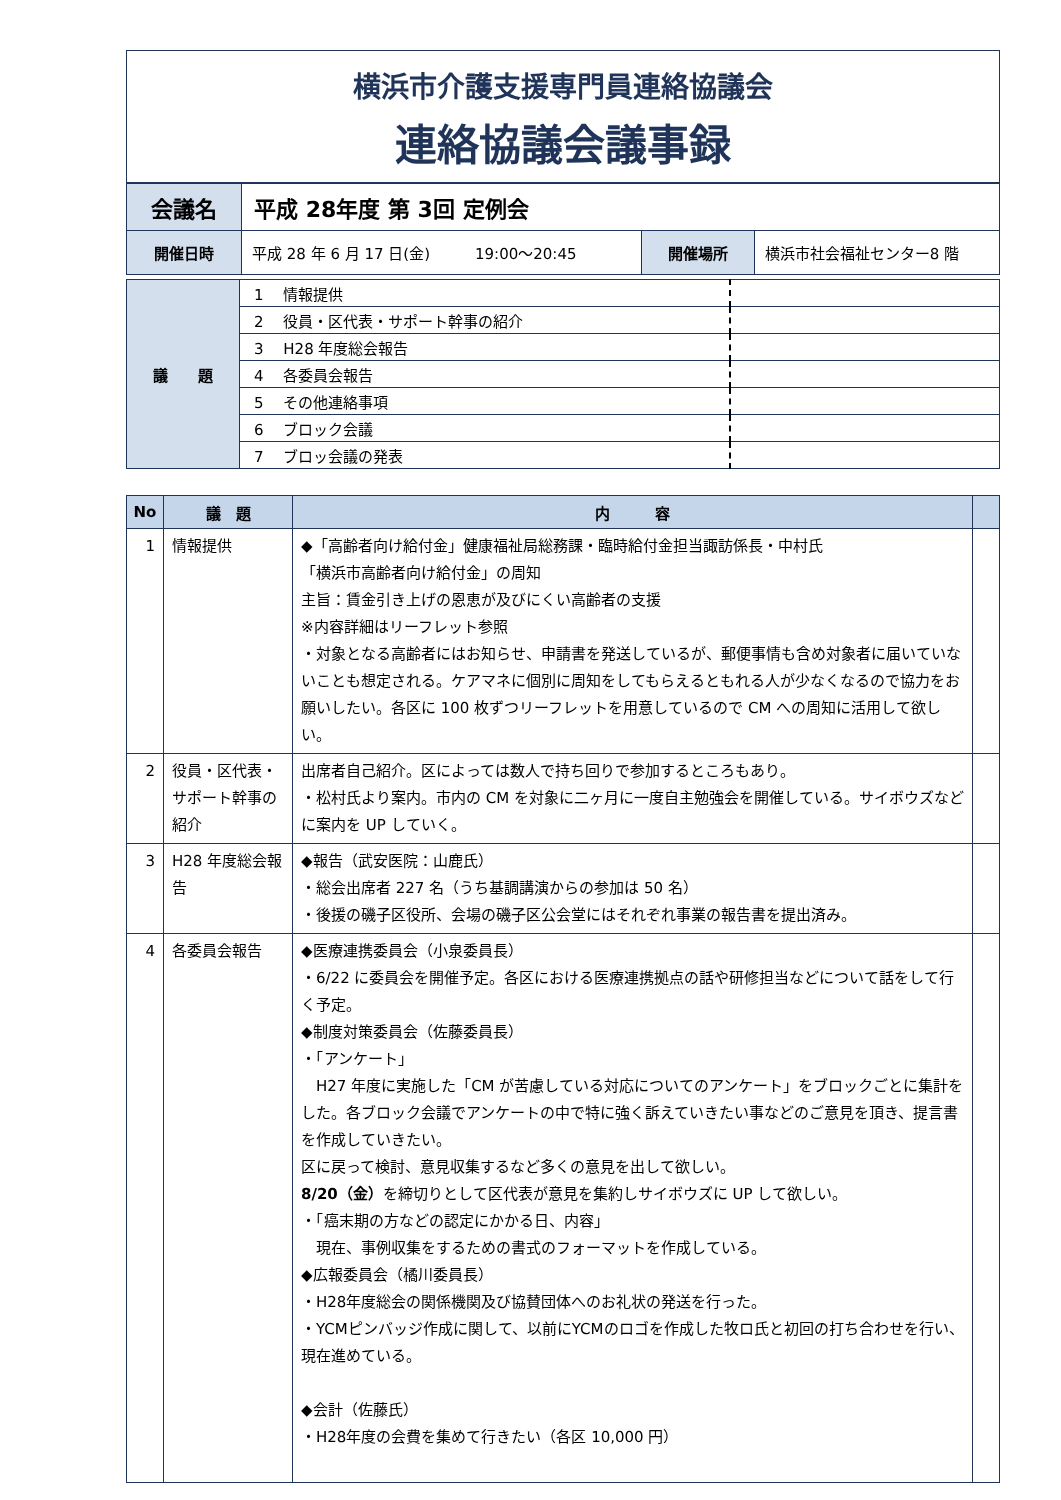横浜市介護支援専門員連絡協議会
連絡協議会議事録
| 会議名 | 平成 28年度 第 3回 定例会 | | |
| 開催日時 | 平成 28 年 6 月 17 日(金) 19:00～20:45 | 開催場所 | 横浜市社会福祉センター8 階 |
| 議 題 | 1 情報提供 | |
| | 2 役員・区代表・サポート幹事の紹介 | |
| | 3 H28 年度総会報告 | |
| | 4 各委員会報告 | |
| | 5 その他連絡事項 | |
| | 6 ブロック会議 | |
| | 7 ブロッ会議の発表 | |
| No | 議 題 | 内 容 | |
| --- | --- | --- | --- |
| 1 | 情報提供 | ◆「高齢者向け給付金」健康福祉局総務課・臨時給付金担当諏訪係長・中村氏 「横浜市高齢者向け給付金」の周知 主旨：賃金引き上げの恩恵が及びにくい高齢者の支援 ※内容詳細はリーフレット参照 ・対象となる高齢者にはお知らせ、申請書を発送しているが、郵便事情も含め対象者に届いていないことも想定される。ケアマネに個別に周知をしてもらえるともれる人が少なくなるので協力をお願いしたい。各区に 100 枚ずつリーフレットを用意しているので CM への周知に活用して欲しい。 | |
| 2 | 役員・区代表・サポート幹事の紹介 | 出席者自己紹介。区によっては数人で持ち回りで参加するところもあり。 ・松村氏より案内。市内の CM を対象に二ヶ月に一度自主勉強会を開催している。サイボウズなどに案内を UP していく。 | |
| 3 | H28 年度総会報告 | ◆報告（武安医院：山鹿氏） ・総会出席者 227 名（うち基調講演からの参加は 50 名） ・後援の磯子区役所、会場の磯子区公会堂にはそれぞれ事業の報告書を提出済み。 | |
| 4 | 各委員会報告 | ◆医療連携委員会（小泉委員長） ・6/22 に委員会を開催予定。各区における医療連携拠点の話や研修担当などについて話をして行く予定。 ◆制度対策委員会（佐藤委員長） ・「アンケート」 H27 年度に実施した「CM が苦慮している対応についてのアンケート」をブロックごとに集計をした。各ブロック会議でアンケートの中で特に強く訴えていきたい事などのご意見を頂き、提言書を作成していきたい。 区に戻って検討、意見収集するなど多くの意見を出して欲しい。 8/20（金） を締切りとして区代表が意見を集約しサイボウズに UP して欲しい。 ・「癌末期の方などの認定にかかる日、内容」 現在、事例収集をするための書式のフォーマットを作成している。 ◆広報委員会（橘川委員長） ・H28年度総会の関係機関及び協賛団体へのお礼状の発送を行った。 ・YCMピンバッジ作成に関して、以前にYCMのロゴを作成した牧ロ氏と初回の打ち合わせを行い、現在進めている。 ◆会計（佐藤氏） ・H28年度の会費を集めて行きたい（各区 10,000 円） | |